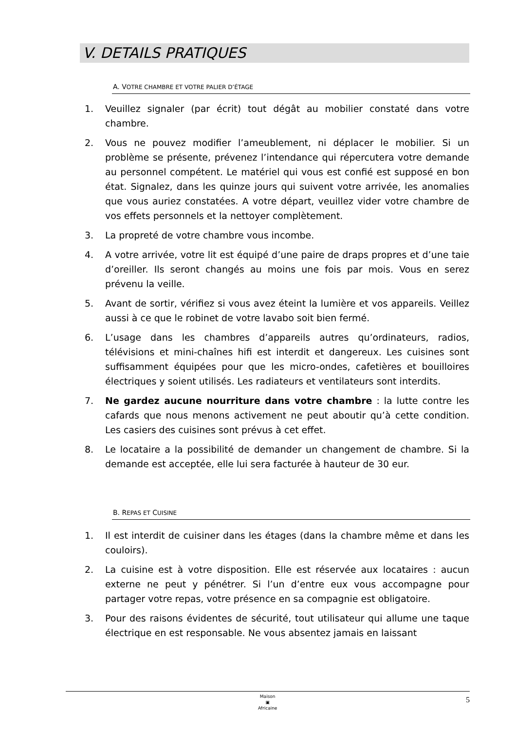V. DETAILS PRATIQUES
A. VOTRE CHAMBRE ET VOTRE PALIER D’ÉTAGE
1. Veuillez signaler (par écrit) tout dégât au mobilier constaté dans votre chambre.
2. Vous ne pouvez modifier l’ameublement, ni déplacer le mobilier. Si un problème se présente, prévenez l’intendance qui répercutera votre demande au personnel compétent. Le matériel qui vous est confié est supposé en bon état. Signalez, dans les quinze jours qui suivent votre arrivée, les anomalies que vous auriez constatées. A votre départ, veuillez vider votre chambre de vos effets personnels et la nettoyer complètement.
3. La propreté de votre chambre vous incombe.
4. A votre arrivée, votre lit est équipé d’une paire de draps propres et d’une taie d’oreiller. Ils seront changés au moins une fois par mois. Vous en serez prévenu la veille.
5. Avant de sortir, vérifiez si vous avez éteint la lumière et vos appareils. Veillez aussi à ce que le robinet de votre lavabo soit bien fermé.
6. L’usage dans les chambres d’appareils autres qu’ordinateurs, radios, télévisions et mini-chaînes hifi est interdit et dangereux. Les cuisines sont suffisamment équipées pour que les micro-ondes, cafetières et bouilloires électriques y soient utilisés. Les radiateurs et ventilateurs sont interdits.
7. Ne gardez aucune nourriture dans votre chambre : la lutte contre les cafards que nous menons activement ne peut aboutir qu’à cette condition. Les casiers des cuisines sont prévus à cet effet.
8. Le locataire a la possibilité de demander un changement de chambre. Si la demande est acceptée, elle lui sera facturée à hauteur de 30 eur.
B. REPAS ET CUISINE
1. Il est interdit de cuisiner dans les étages (dans la chambre même et dans les couloirs).
2. La cuisine est à votre disposition. Elle est réservée aux locataires : aucun externe ne peut y pénétrer. Si l’un d’entre eux vous accompagne pour partager votre repas, votre présence en sa compagnie est obligatoire.
3. Pour des raisons évidentes de sécurité, tout utilisateur qui allume une taque électrique en est responsable. Ne vous absentez jamais en laissant
Maison
▣
Africaine
5